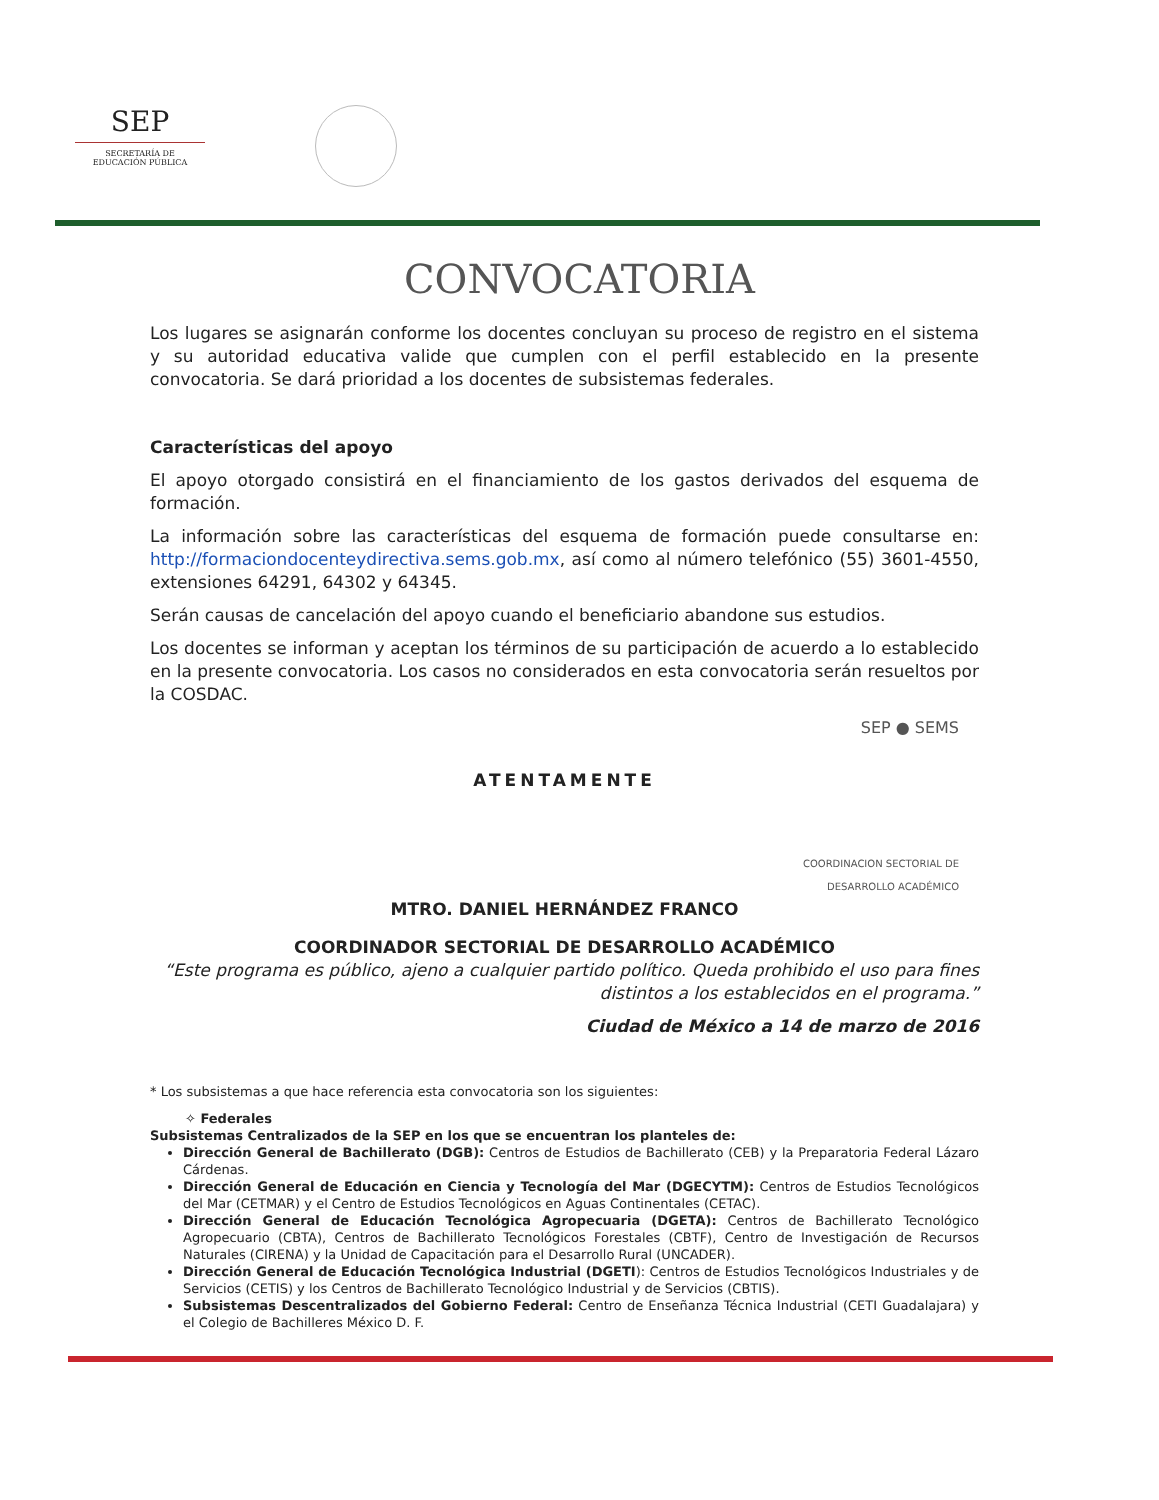SEP
SECRETARÍA DE
EDUCACIÓN PÚBLICA
CONVOCATORIA
Los lugares se asignarán conforme los docentes concluyan su proceso de registro en el sistema y su autoridad educativa valide que cumplen con el perfil establecido en la presente convocatoria. Se dará prioridad a los docentes de subsistemas federales.
Características del apoyo
El apoyo otorgado consistirá en el financiamiento de los gastos derivados del esquema de formación.
La información sobre las características del esquema de formación puede consultarse en: http://formaciondocenteydirectiva.sems.gob.mx, así como al número telefónico (55) 3601-4550, extensiones 64291, 64302 y 64345.
Serán causas de cancelación del apoyo cuando el beneficiario abandone sus estudios.
Los docentes se informan y aceptan los términos de su participación de acuerdo a lo establecido en la presente convocatoria. Los casos no considerados en esta convocatoria serán resueltos por la COSDAC.
SEP ● SEMS
ATENTAMENTE
COORDINACION SECTORIAL DE
DESARROLLO ACADÉMICO
MTRO. DANIEL HERNÁNDEZ FRANCO
COORDINADOR SECTORIAL DE DESARROLLO ACADÉMICO
“Este programa es público, ajeno a cualquier partido político. Queda prohibido el uso para fines distintos a los establecidos en el programa.”
Ciudad de México a 14 de marzo de 2016
* Los subsistemas a que hace referencia esta convocatoria son los siguientes:
✧ Federales
Subsistemas Centralizados de la SEP en los que se encuentran los planteles de:
Dirección General de Bachillerato (DGB): Centros de Estudios de Bachillerato (CEB) y la Preparatoria Federal Lázaro Cárdenas.
Dirección General de Educación en Ciencia y Tecnología del Mar (DGECYTM): Centros de Estudios Tecnológicos del Mar (CETMAR) y el Centro de Estudios Tecnológicos en Aguas Continentales (CETAC).
Dirección General de Educación Tecnológica Agropecuaria (DGETA): Centros de Bachillerato Tecnológico Agropecuario (CBTA), Centros de Bachillerato Tecnológicos Forestales (CBTF), Centro de Investigación de Recursos Naturales (CIRENA) y la Unidad de Capacitación para el Desarrollo Rural (UNCADER).
Dirección General de Educación Tecnológica Industrial (DGETI): Centros de Estudios Tecnológicos Industriales y de Servicios (CETIS) y los Centros de Bachillerato Tecnológico Industrial y de Servicios (CBTIS).
Subsistemas Descentralizados del Gobierno Federal: Centro de Enseñanza Técnica Industrial (CETI Guadalajara) y el Colegio de Bachilleres México D. F.